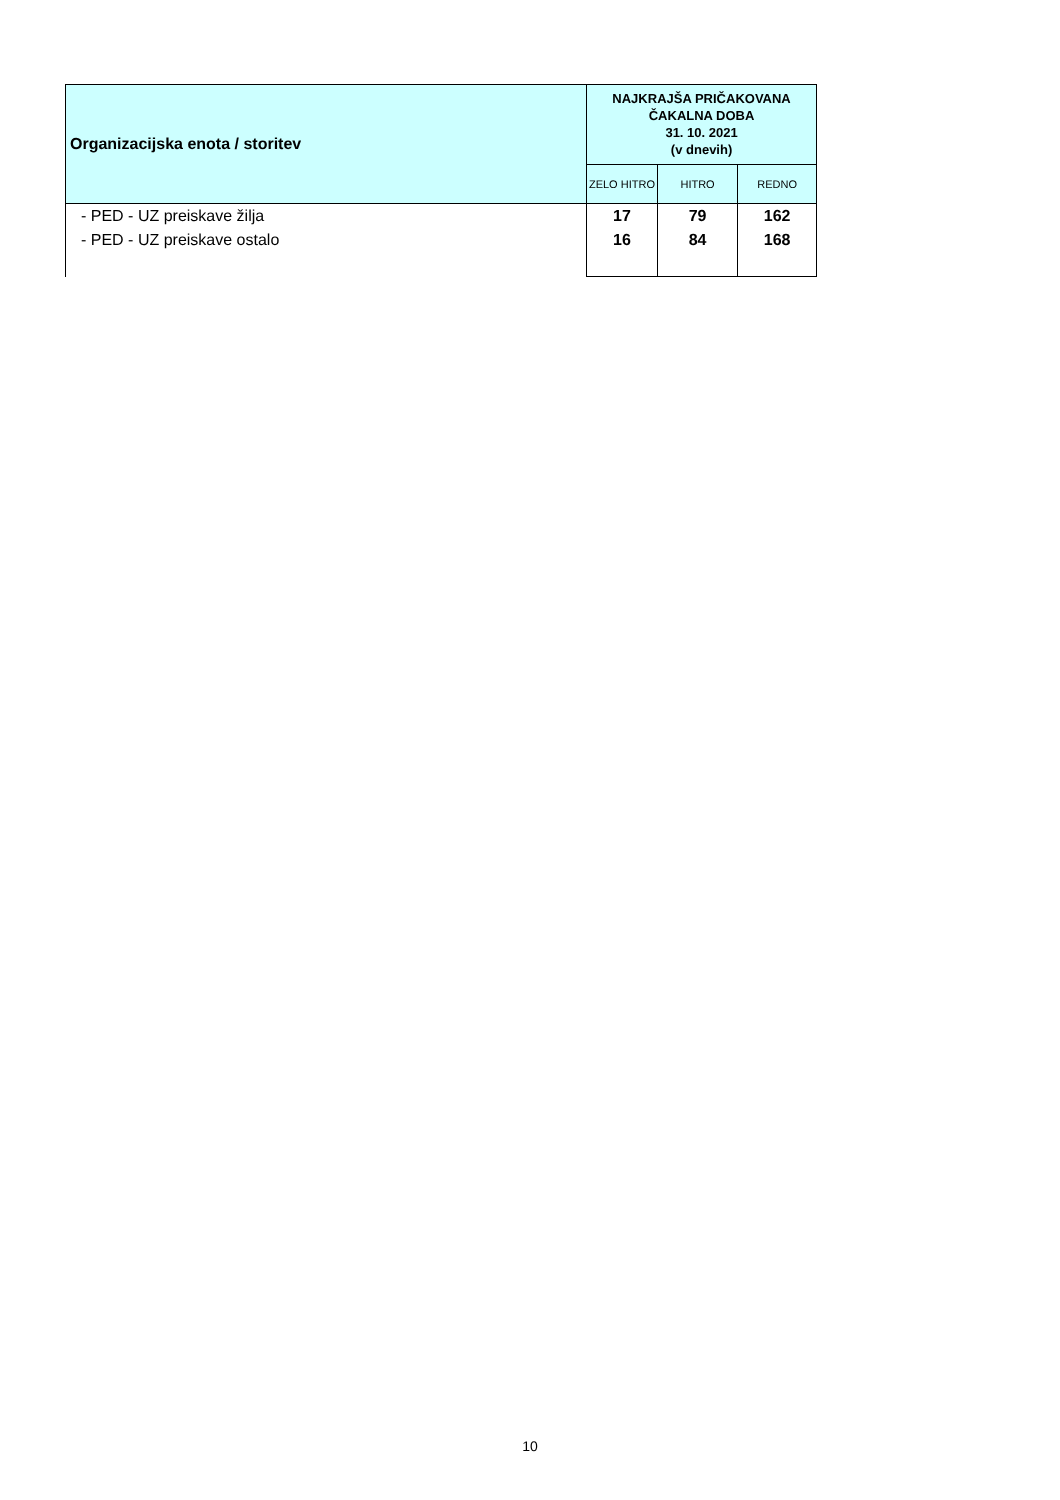| Organizacijska enota / storitev | NAJKRAJŠA PRIČAKOVANA ČAKALNA DOBA 31. 10. 2021 (v dnevih) | | |
| --- | --- | --- | --- |
| | ZELO HITRO | HITRO | REDNO |
| - PED - UZ preiskave žilja | 17 | 79 | 162 |
| - PED - UZ preiskave ostalo | 16 | 84 | 168 |
10